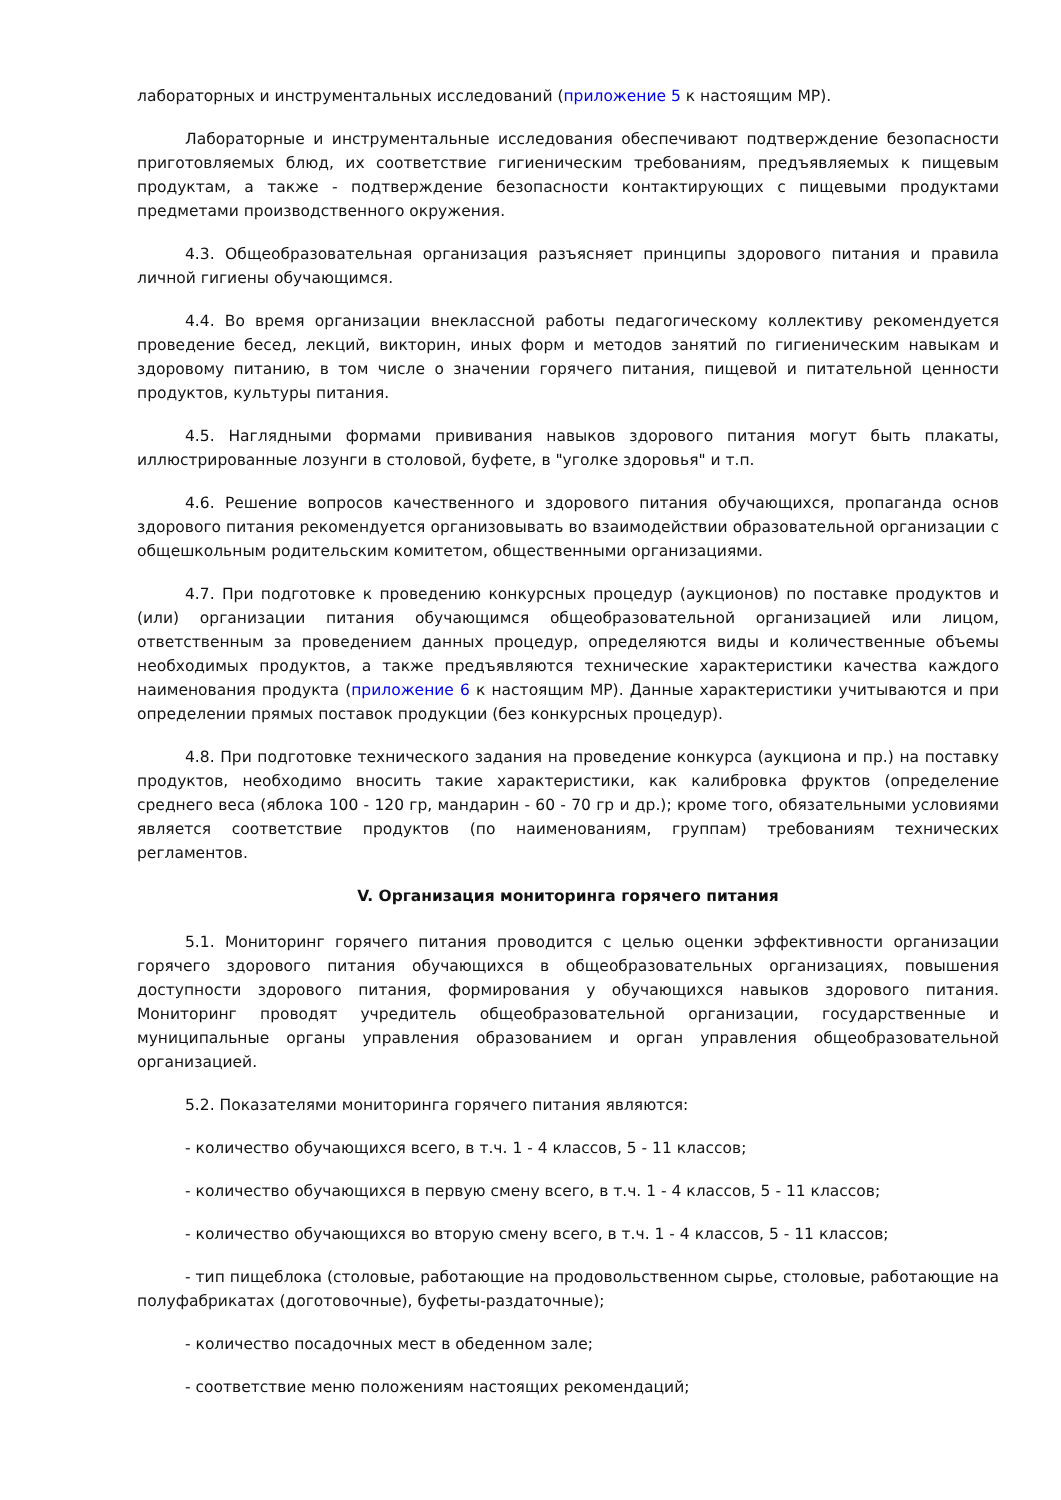лабораторных и инструментальных исследований (приложение 5 к настоящим МР).
Лабораторные и инструментальные исследования обеспечивают подтверждение безопасности приготовляемых блюд, их соответствие гигиеническим требованиям, предъявляемых к пищевым продуктам, а также - подтверждение безопасности контактирующих с пищевыми продуктами предметами производственного окружения.
4.3. Общеобразовательная организация разъясняет принципы здорового питания и правила личной гигиены обучающимся.
4.4. Во время организации внеклассной работы педагогическому коллективу рекомендуется проведение бесед, лекций, викторин, иных форм и методов занятий по гигиеническим навыкам и здоровому питанию, в том числе о значении горячего питания, пищевой и питательной ценности продуктов, культуры питания.
4.5. Наглядными формами прививания навыков здорового питания могут быть плакаты, иллюстрированные лозунги в столовой, буфете, в "уголке здоровья" и т.п.
4.6. Решение вопросов качественного и здорового питания обучающихся, пропаганда основ здорового питания рекомендуется организовывать во взаимодействии образовательной организации с общешкольным родительским комитетом, общественными организациями.
4.7. При подготовке к проведению конкурсных процедур (аукционов) по поставке продуктов и (или) организации питания обучающимся общеобразовательной организацией или лицом, ответственным за проведением данных процедур, определяются виды и количественные объемы необходимых продуктов, а также предъявляются технические характеристики качества каждого наименования продукта (приложение 6 к настоящим МР). Данные характеристики учитываются и при определении прямых поставок продукции (без конкурсных процедур).
4.8. При подготовке технического задания на проведение конкурса (аукциона и пр.) на поставку продуктов, необходимо вносить такие характеристики, как калибровка фруктов (определение среднего веса (яблока 100 - 120 гр, мандарин - 60 - 70 гр и др.); кроме того, обязательными условиями является соответствие продуктов (по наименованиям, группам) требованиям технических регламентов.
V. Организация мониторинга горячего питания
5.1. Мониторинг горячего питания проводится с целью оценки эффективности организации горячего здорового питания обучающихся в общеобразовательных организациях, повышения доступности здорового питания, формирования у обучающихся навыков здорового питания. Мониторинг проводят учредитель общеобразовательной организации, государственные и муниципальные органы управления образованием и орган управления общеобразовательной организацией.
5.2. Показателями мониторинга горячего питания являются:
- количество обучающихся всего, в т.ч. 1 - 4 классов, 5 - 11 классов;
- количество обучающихся в первую смену всего, в т.ч. 1 - 4 классов, 5 - 11 классов;
- количество обучающихся во вторую смену всего, в т.ч. 1 - 4 классов, 5 - 11 классов;
- тип пищеблока (столовые, работающие на продовольственном сырье, столовые, работающие на полуфабрикатах (доготовочные), буфеты-раздаточные);
- количество посадочных мест в обеденном зале;
- соответствие меню положениям настоящих рекомендаций;